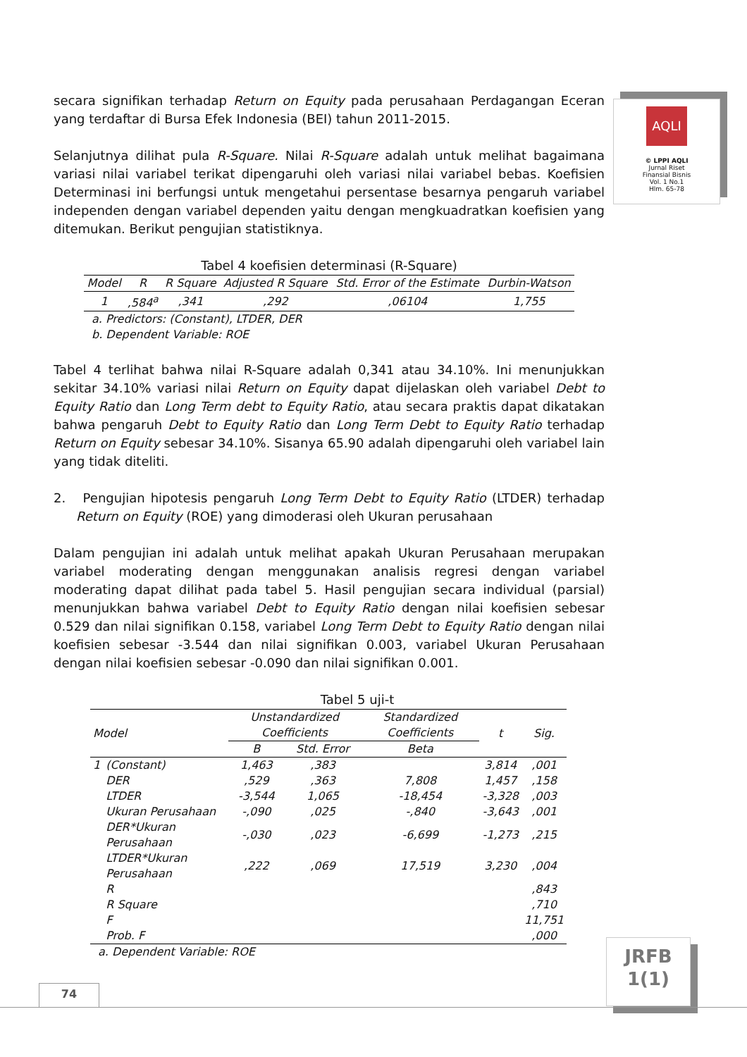secara signifikan terhadap Return on Equity pada perusahaan Perdagangan Eceran yang terdaftar di Bursa Efek Indonesia (BEI) tahun 2011-2015.
Selanjutnya dilihat pula R-Square. Nilai R-Square adalah untuk melihat bagaimana variasi nilai variabel terikat dipengaruhi oleh variasi nilai variabel bebas. Koefisien Determinasi ini berfungsi untuk mengetahui persentase besarnya pengaruh variabel independen dengan variabel dependen yaitu dengan mengkuadratkan koefisien yang ditemukan. Berikut pengujian statistiknya.
Tabel 4 koefisien determinasi (R-Square)
| Model | R | R Square | Adjusted R Square | Std. Error of the Estimate | Durbin-Watson |
| --- | --- | --- | --- | --- | --- |
| 1 | ,584<sup>a</sup> | ,341 | ,292 | ,06104 | 1,755 |
a. Predictors: (Constant), LTDER, DER
b. Dependent Variable: ROE
Tabel 4 terlihat bahwa nilai R-Square adalah 0,341 atau 34.10%. Ini menunjukkan sekitar 34.10% variasi nilai Return on Equity dapat dijelaskan oleh variabel Debt to Equity Ratio dan Long Term debt to Equity Ratio, atau secara praktis dapat dikatakan bahwa pengaruh Debt to Equity Ratio dan Long Term Debt to Equity Ratio terhadap Return on Equity sebesar 34.10%. Sisanya 65.90 adalah dipengaruhi oleh variabel lain yang tidak diteliti.
2. Pengujian hipotesis pengaruh Long Term Debt to Equity Ratio (LTDER) terhadap Return on Equity (ROE) yang dimoderasi oleh Ukuran perusahaan
Dalam pengujian ini adalah untuk melihat apakah Ukuran Perusahaan merupakan variabel moderating dengan menggunakan analisis regresi dengan variabel moderating dapat dilihat pada tabel 5. Hasil pengujian secara individual (parsial) menunjukkan bahwa variabel Debt to Equity Ratio dengan nilai koefisien sebesar 0.529 dan nilai signifikan 0.158, variabel Long Term Debt to Equity Ratio dengan nilai koefisien sebesar -3.544 dan nilai signifikan 0.003, variabel Ukuran Perusahaan dengan nilai koefisien sebesar -0.090 dan nilai signifikan 0.001.
Tabel 5 uji-t
| Model | | Unstandardized Coefficients | | Standardized Coefficients | t | Sig. |
| --- | --- | --- | --- | --- | --- | --- |
| | | B | Std. Error | Beta | | |
| 1 | (Constant) | 1,463 | ,383 | | 3,814 | ,001 |
| | DER | ,529 | ,363 | 7,808 | 1,457 | ,158 |
| | LTDER | -3,544 | 1,065 | -18,454 | -3,328 | ,003 |
| | Ukuran Perusahaan | -,090 | ,025 | -,840 | -3,643 | ,001 |
| | DER*Ukuran Perusahaan | -,030 | ,023 | -6,699 | -1,273 | ,215 |
| | LTDER*Ukuran Perusahaan | ,222 | ,069 | 17,519 | 3,230 | ,004 |
| | R | | | | | ,843 |
| | R Square | | | | | ,710 |
| | F | | | | | 11,751 |
| | Prob. F | | | | | ,000 |
a. Dependent Variable: ROE
AQLI
© LPPI AQLI
Jurnal Riset
Finansial Bisnis
Vol. 1 No.1
Hlm. 65-78
JRFB
1(1)
74